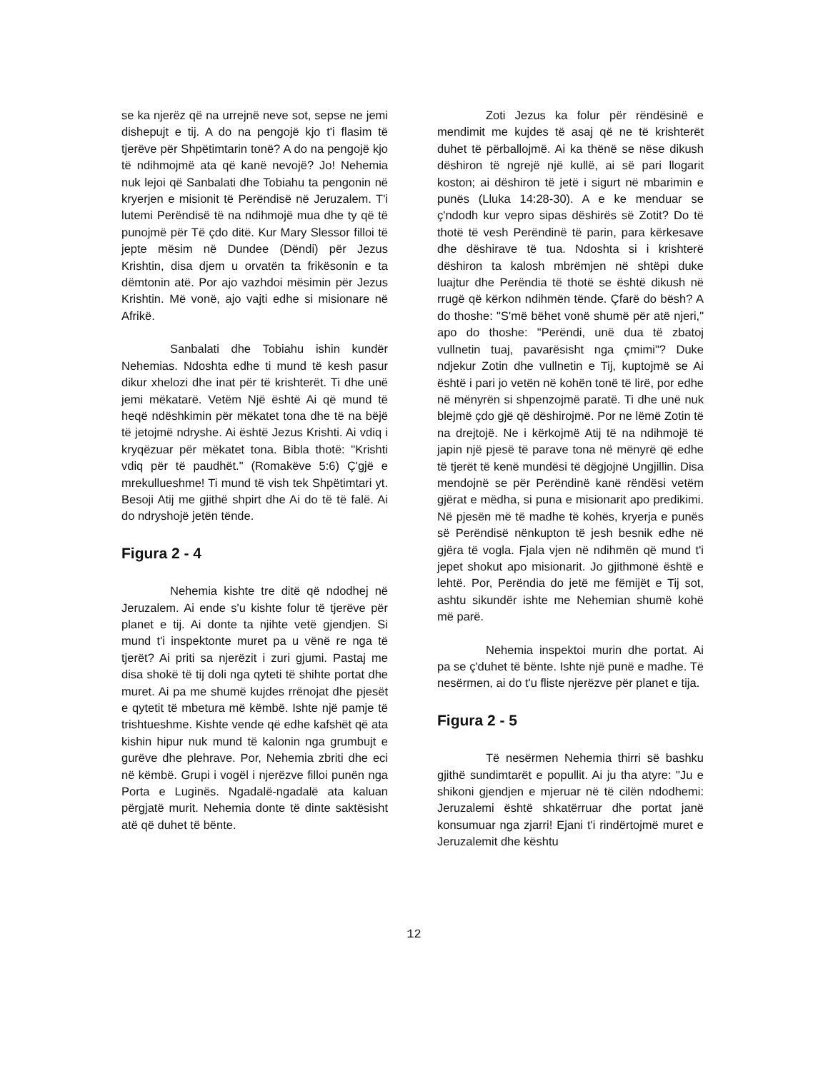se ka njerëz që na urrejnë neve sot, sepse ne jemi dishepujt e tij. A do na pengojë kjo t'i flasim të tjerëve për Shpëtimtarin tonë? A do na pengojë kjo të ndihmojmë ata që kanë nevojë? Jo! Nehemia nuk lejoi që Sanbalati dhe Tobiahu ta pengonin në kryerjen e misionit të Perëndisë në Jeruzalem. T'i lutemi Perëndisë të na ndihmojë mua dhe ty që të punojmë për Të çdo ditë. Kur Mary Slessor filloi të jepte mësim në Dundee (Dëndi) për Jezus Krishtin, disa djem u orvatën ta frikësonin e ta dëmtonin atë. Por ajo vazhdoi mësimin për Jezus Krishtin. Më vonë, ajo vajti edhe si misionare në Afrikë.
Sanbalati dhe Tobiahu ishin kundër Nehemias. Ndoshta edhe ti mund të kesh pasur dikur xhelozi dhe inat për të krishterët. Ti dhe unë jemi mëkatarë. Vetëm Një është Ai që mund të heqë ndëshkimin për mëkatet tona dhe të na bëjë të jetojmë ndryshe. Ai është Jezus Krishti. Ai vdiq i kryqëzuar për mëkatet tona. Bibla thotë: "Krishti vdiq për të paudhët." (Romakëve 5:6) Ç'gjë e mrekullueshme! Ti mund të vish tek Shpëtimtari yt. Besoji Atij me gjithë shpirt dhe Ai do të të falë. Ai do ndryshojë jetën tënde.
Figura 2 - 4
Nehemia kishte tre ditë që ndodhej në Jeruzalem. Ai ende s'u kishte folur të tjerëve për planet e tij. Ai donte ta njihte vetë gjendjen. Si mund t'i inspektonte muret pa u vënë re nga të tjerët? Ai priti sa njerëzit i zuri gjumi. Pastaj me disa shokë të tij doli nga qyteti të shihte portat dhe muret. Ai pa me shumë kujdes rrënojat dhe pjesët e qytetit të mbetura më këmbë. Ishte një pamje të trishtueshme. Kishte vende që edhe kafshët që ata kishin hipur nuk mund të kalonin nga grumbujt e gurëve dhe plehrave. Por, Nehemia zbriti dhe eci në këmbë. Grupi i vogël i njerëzve filloi punën nga Porta e Luginës. Ngadalë-ngadalë ata kaluan përgjatë murit. Nehemia donte të dinte saktësisht atë që duhet të bënte.
Zoti Jezus ka folur për rëndësinë e mendimit me kujdes të asaj që ne të krishterët duhet të përballojmë. Ai ka thënë se nëse dikush dëshiron të ngrejë një kullë, ai së pari llogarit koston; ai dëshiron të jetë i sigurt në mbarimin e punës (Lluka 14:28-30). A e ke menduar se ç'ndodh kur vepro sipas dëshirës së Zotit? Do të thotë të vesh Perëndinë të parin, para kërkesave dhe dëshirave të tua. Ndoshta si i krishterë dëshiron ta kalosh mbrëmjen në shtëpi duke luajtur dhe Perëndia të thotë se është dikush në rrugë që kërkon ndihmën tënde. Çfarë do bësh? A do thoshe: "S'më bëhet vonë shumë për atë njeri," apo do thoshe: "Perëndi, unë dua të zbatoj vullnetin tuaj, pavarësisht nga çmimi"? Duke ndjekur Zotin dhe vullnetin e Tij, kuptojmë se Ai është i pari jo vetën në kohën tonë të lirë, por edhe në mënyrën si shpenzojmë paratë. Ti dhe unë nuk blejmë çdo gjë që dëshirojmë. Por ne lëmë Zotin të na drejtojë. Ne i kërkojmë Atij të na ndihmojë të japin një pjesë të parave tona në mënyrë që edhe të tjerët të kenë mundësi të dëgjojnë Ungjillin. Disa mendojnë se për Perëndinë kanë rëndësi vetëm gjërat e mëdha, si puna e misionarit apo predikimi. Në pjesën më të madhe të kohës, kryerja e punës së Perëndisë nënkupton të jesh besnik edhe në gjëra të vogla. Fjala vjen në ndihmën që mund t'i jepet shokut apo misionarit. Jo gjithmonë është e lehtë. Por, Perëndia do jetë me fëmijët e Tij sot, ashtu sikundër ishte me Nehemian shumë kohë më parë.
Nehemia inspektoi murin dhe portat. Ai pa se ç'duhet të bënte. Ishte një punë e madhe. Të nesërmen, ai do t'u fliste njerëzve për planet e tija.
Figura 2 - 5
Të nesërmen Nehemia thirri së bashku gjithë sundimtarët e popullit. Ai ju tha atyre: "Ju e shikoni gjendjen e mjeruar në të cilën ndodhemi: Jeruzalemi është shkatërruar dhe portat janë konsumuar nga zjarri! Ejani t'i rindërtojmë muret e Jeruzalemit dhe kështu
12